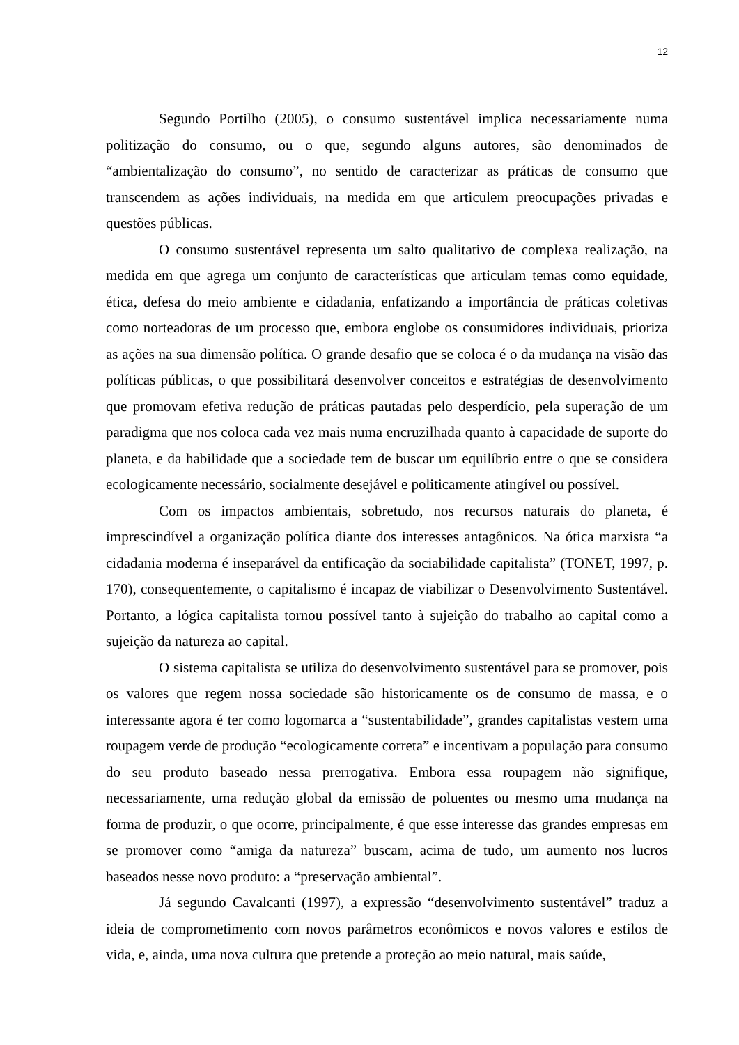12
Segundo Portilho (2005), o consumo sustentável implica necessariamente numa politização do consumo, ou o que, segundo alguns autores, são denominados de “ambientalização do consumo”, no sentido de caracterizar as práticas de consumo que transcendem as ações individuais, na medida em que articulem preocupações privadas e questões públicas.
O consumo sustentável representa um salto qualitativo de complexa realização, na medida em que agrega um conjunto de características que articulam temas como equidade, ética, defesa do meio ambiente e cidadania, enfatizando a importância de práticas coletivas como norteadoras de um processo que, embora englobe os consumidores individuais, prioriza as ações na sua dimensão política. O grande desafio que se coloca é o da mudança na visão das políticas públicas, o que possibilitará desenvolver conceitos e estratégias de desenvolvimento que promovam efetiva redução de práticas pautadas pelo desperdício, pela superação de um paradigma que nos coloca cada vez mais numa encruzilhada quanto à capacidade de suporte do planeta, e da habilidade que a sociedade tem de buscar um equilíbrio entre o que se considera ecologicamente necessário, socialmente desejável e politicamente atingível ou possível.
Com os impactos ambientais, sobretudo, nos recursos naturais do planeta, é imprescindível a organização política diante dos interesses antagônicos. Na ótica marxista “a cidadania moderna é inseparável da entificação da sociabilidade capitalista” (TONET, 1997, p. 170), consequentemente, o capitalismo é incapaz de viabilizar o Desenvolvimento Sustentável. Portanto, a lógica capitalista tornou possível tanto à sujeição do trabalho ao capital como a sujeição da natureza ao capital.
O sistema capitalista se utiliza do desenvolvimento sustentável para se promover, pois os valores que regem nossa sociedade são historicamente os de consumo de massa, e o interessante agora é ter como logomarca a “sustentabilidade”, grandes capitalistas vestem uma roupagem verde de produção “ecologicamente correta” e incentivam a população para consumo do seu produto baseado nessa prerrogativa. Embora essa roupagem não signifique, necessariamente, uma redução global da emissão de poluentes ou mesmo uma mudança na forma de produzir, o que ocorre, principalmente, é que esse interesse das grandes empresas em se promover como “amiga da natureza” buscam, acima de tudo, um aumento nos lucros baseados nesse novo produto: a “preservação ambiental”.
Já segundo Cavalcanti (1997), a expressão “desenvolvimento sustentável” traduz a ideia de comprometimento com novos parâmetros econômicos e novos valores e estilos de vida, e, ainda, uma nova cultura que pretende a proteção ao meio natural, mais saúde,